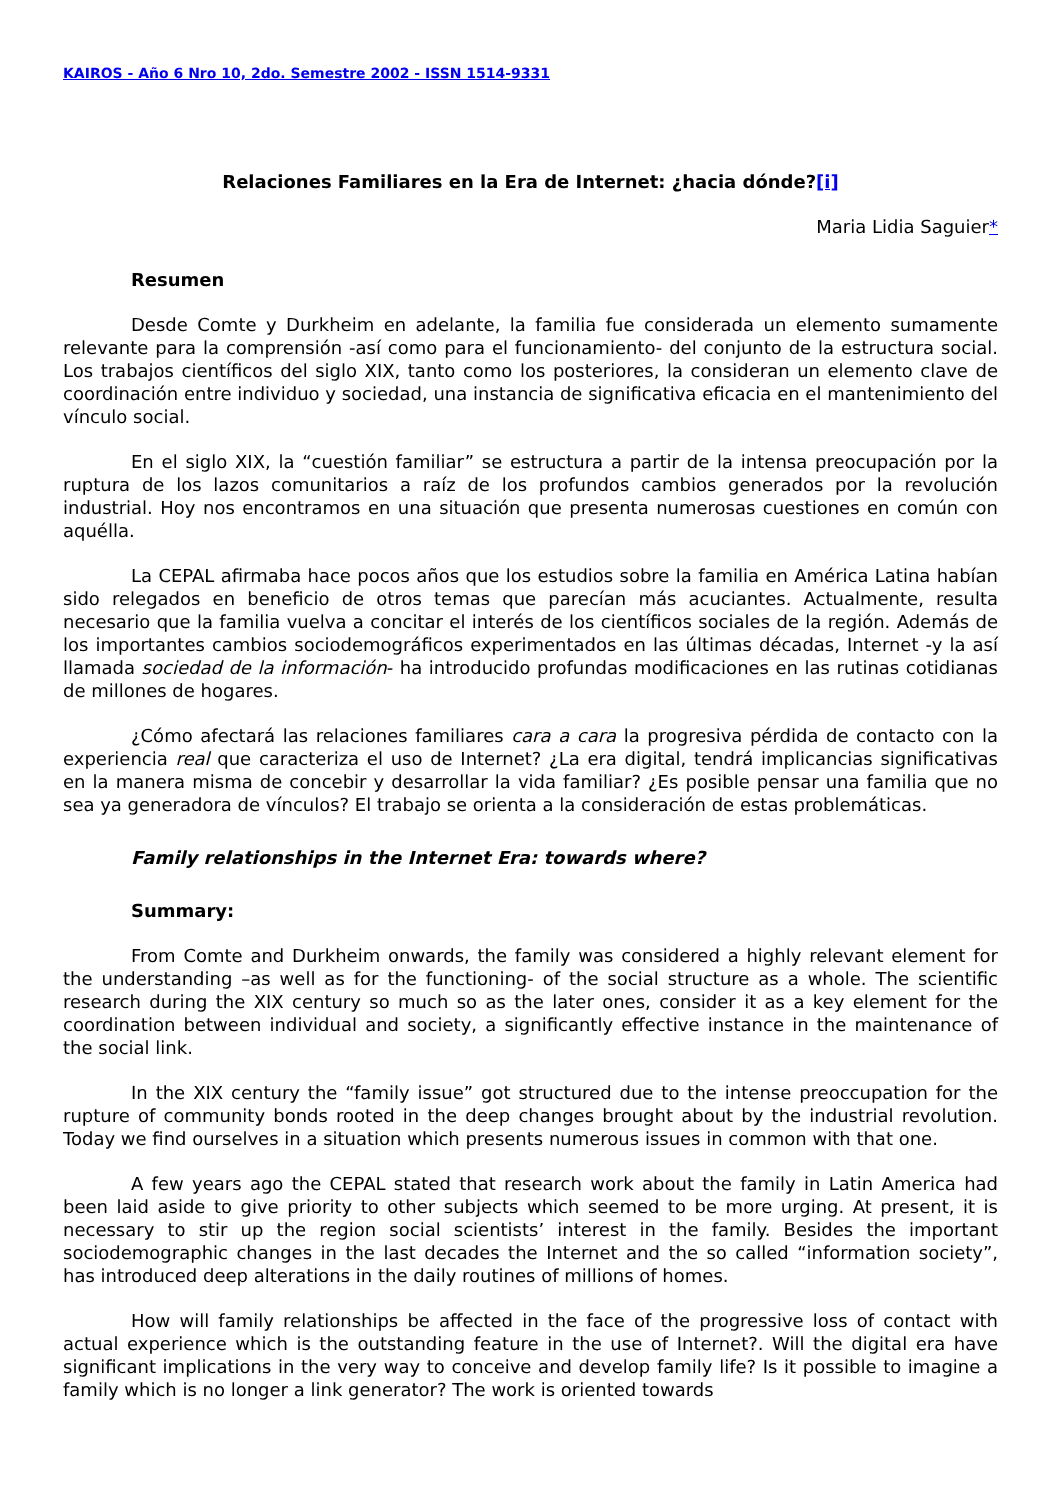KAIROS - Año 6 Nro 10, 2do. Semestre 2002 - ISSN 1514-9331
Relaciones Familiares en la Era de Internet: ¿hacia dónde?[i]
Maria Lidia Saguier*
Resumen
Desde Comte y Durkheim en adelante, la familia fue considerada un elemento sumamente relevante para la comprensión -así como para el funcionamiento- del conjunto de la estructura social. Los trabajos científicos del siglo XIX, tanto como los posteriores, la consideran un elemento clave de coordinación entre individuo y sociedad, una instancia de significativa eficacia en el mantenimiento del vínculo social.
En el siglo XIX, la “cuestión familiar” se estructura a partir de la intensa preocupación por la ruptura de los lazos comunitarios a raíz de los profundos cambios generados por la revolución industrial. Hoy nos encontramos en una situación que presenta numerosas cuestiones en común con aquélla.
La CEPAL afirmaba hace pocos años que los estudios sobre la familia en América Latina habían sido relegados en beneficio de otros temas que parecían más acuciantes. Actualmente, resulta necesario que la familia vuelva a concitar el interés de los científicos sociales de la región. Además de los importantes cambios sociodemográficos experimentados en las últimas décadas, Internet -y la así llamada sociedad de la información- ha introducido profundas modificaciones en las rutinas cotidianas de millones de hogares.
¿Cómo afectará las relaciones familiares cara a cara la progresiva pérdida de contacto con la experiencia real que caracteriza el uso de Internet? ¿La era digital, tendrá implicancias significativas en la manera misma de concebir y desarrollar la vida familiar? ¿Es posible pensar una familia que no sea ya generadora de vínculos? El trabajo se orienta a la consideración de estas problemáticas.
Family relationships in the Internet Era: towards where?
Summary:
From Comte and Durkheim onwards, the family was considered a highly relevant element for the understanding –as well as for the functioning- of the social structure as a whole. The scientific research during the XIX century so much so as the later ones, consider it as a key element for the coordination between individual and society, a significantly effective instance in the maintenance of the social link.
In the XIX century the “family issue” got structured due to the intense preoccupation for the rupture of community bonds rooted in the deep changes brought about by the industrial revolution. Today we find ourselves in a situation which presents numerous issues in common with that one.
A few years ago the CEPAL stated that research work about the family in Latin America had been laid aside to give priority to other subjects which seemed to be more urging. At present, it is necessary to stir up the region social scientists’ interest in the family. Besides the important sociodemographic changes in the last decades the Internet and the so called “information society”, has introduced deep alterations in the daily routines of millions of homes.
How will family relationships be affected in the face of the progressive loss of contact with actual experience which is the outstanding feature in the use of Internet?. Will the digital era have significant implications in the very way to conceive and develop family life? Is it possible to imagine a family which is no longer a link generator? The work is oriented towards